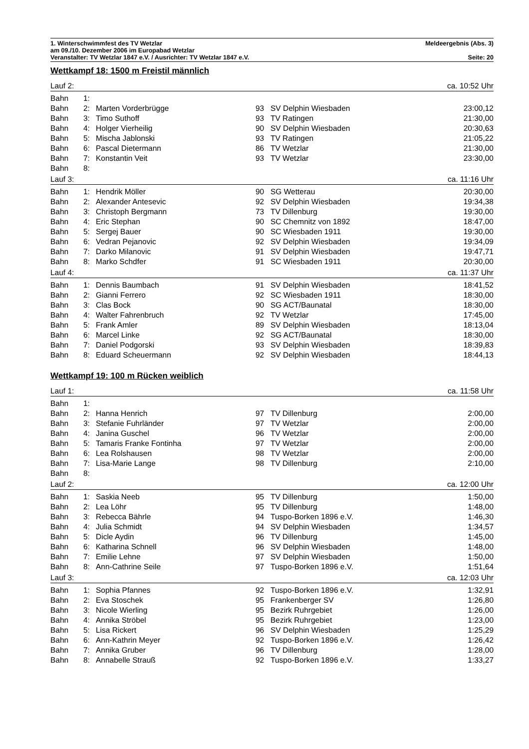1. Winterschwimmfest des TV Wetzlar Meldeergebnis (Abs. 3)
am 09./10. Dezember 2006 im Europabad Wetzlar
Veranstalter: TV Wetzlar 1847 e.V. / Ausrichter: TV Wetzlar 1847 e.V. Seite: 20
Wettkampf 18: 1500 m Freistil männlich
| Lauf 2: | | | | | ca. 10:52 Uhr |
| Bahn | 1: | | | | |
| Bahn | 2: | Marten Vorderbrügge | 93 | SV Delphin Wiesbaden | 23:00,12 |
| Bahn | 3: | Timo Suthoff | 93 | TV Ratingen | 21:30,00 |
| Bahn | 4: | Holger Vierheilig | 90 | SV Delphin Wiesbaden | 20:30,63 |
| Bahn | 5: | Mischa Jablonski | 93 | TV Ratingen | 21:05,22 |
| Bahn | 6: | Pascal Dietermann | 86 | TV Wetzlar | 21:30,00 |
| Bahn | 7: | Konstantin Veit | 93 | TV Wetzlar | 23:30,00 |
| Bahn | 8: | | | | |
| Lauf 3: | | | | | ca. 11:16 Uhr |
| Bahn | 1: | Hendrik Möller | 90 | SG Wetterau | 20:30,00 |
| Bahn | 2: | Alexander Antesevic | 92 | SV Delphin Wiesbaden | 19:34,38 |
| Bahn | 3: | Christoph Bergmann | 73 | TV Dillenburg | 19:30,00 |
| Bahn | 4: | Eric Stephan | 90 | SC Chemnitz von 1892 | 18:47,00 |
| Bahn | 5: | Sergej Bauer | 90 | SC Wiesbaden 1911 | 19:30,00 |
| Bahn | 6: | Vedran Pejanovic | 92 | SV Delphin Wiesbaden | 19:34,09 |
| Bahn | 7: | Darko Milanovic | 91 | SV Delphin Wiesbaden | 19:47,71 |
| Bahn | 8: | Marko Schdfer | 91 | SC Wiesbaden 1911 | 20:30,00 |
| Lauf 4: | | | | | ca. 11:37 Uhr |
| Bahn | 1: | Dennis Baumbach | 91 | SV Delphin Wiesbaden | 18:41,52 |
| Bahn | 2: | Gianni Ferrero | 92 | SC Wiesbaden 1911 | 18:30,00 |
| Bahn | 3: | Clas Bock | 90 | SG ACT/Baunatal | 18:30,00 |
| Bahn | 4: | Walter Fahrenbruch | 92 | TV Wetzlar | 17:45,00 |
| Bahn | 5: | Frank Amler | 89 | SV Delphin Wiesbaden | 18:13,04 |
| Bahn | 6: | Marcel Linke | 92 | SG ACT/Baunatal | 18:30,00 |
| Bahn | 7: | Daniel Podgorski | 93 | SV Delphin Wiesbaden | 18:39,83 |
| Bahn | 8: | Eduard Scheuermann | 92 | SV Delphin Wiesbaden | 18:44,13 |
Wettkampf 19: 100 m Rücken weiblich
| Lauf 1: | | | | | ca. 11:58 Uhr |
| Bahn | 1: | | | | |
| Bahn | 2: | Hanna Henrich | 97 | TV Dillenburg | 2:00,00 |
| Bahn | 3: | Stefanie Fuhrländer | 97 | TV Wetzlar | 2:00,00 |
| Bahn | 4: | Janina Guschel | 96 | TV Wetzlar | 2:00,00 |
| Bahn | 5: | Tamaris Franke Fontinha | 97 | TV Wetzlar | 2:00,00 |
| Bahn | 6: | Lea Rolshausen | 98 | TV Wetzlar | 2:00,00 |
| Bahn | 7: | Lisa-Marie Lange | 98 | TV Dillenburg | 2:10,00 |
| Bahn | 8: | | | | |
| Lauf 2: | | | | | ca. 12:00 Uhr |
| Bahn | 1: | Saskia Neeb | 95 | TV Dillenburg | 1:50,00 |
| Bahn | 2: | Lea Löhr | 95 | TV Dillenburg | 1:48,00 |
| Bahn | 3: | Rebecca Bährle | 94 | Tuspo-Borken 1896 e.V. | 1:46,30 |
| Bahn | 4: | Julia Schmidt | 94 | SV Delphin Wiesbaden | 1:34,57 |
| Bahn | 5: | Dicle Aydin | 96 | TV Dillenburg | 1:45,00 |
| Bahn | 6: | Katharina Schnell | 96 | SV Delphin Wiesbaden | 1:48,00 |
| Bahn | 7: | Emilie Lehne | 97 | SV Delphin Wiesbaden | 1:50,00 |
| Bahn | 8: | Ann-Cathrine Seile | 97 | Tuspo-Borken 1896 e.V. | 1:51,64 |
| Lauf 3: | | | | | ca. 12:03 Uhr |
| Bahn | 1: | Sophia Pfannes | 92 | Tuspo-Borken 1896 e.V. | 1:32,91 |
| Bahn | 2: | Eva Stoschek | 95 | Frankenberger SV | 1:26,80 |
| Bahn | 3: | Nicole Wierling | 95 | Bezirk Ruhrgebiet | 1:26,00 |
| Bahn | 4: | Annika Ströbel | 95 | Bezirk Ruhrgebiet | 1:23,00 |
| Bahn | 5: | Lisa Rickert | 96 | SV Delphin Wiesbaden | 1:25,29 |
| Bahn | 6: | Ann-Kathrin Meyer | 92 | Tuspo-Borken 1896 e.V. | 1:26,42 |
| Bahn | 7: | Annika Gruber | 96 | TV Dillenburg | 1:28,00 |
| Bahn | 8: | Annabelle Strauß | 92 | Tuspo-Borken 1896 e.V. | 1:33,27 |